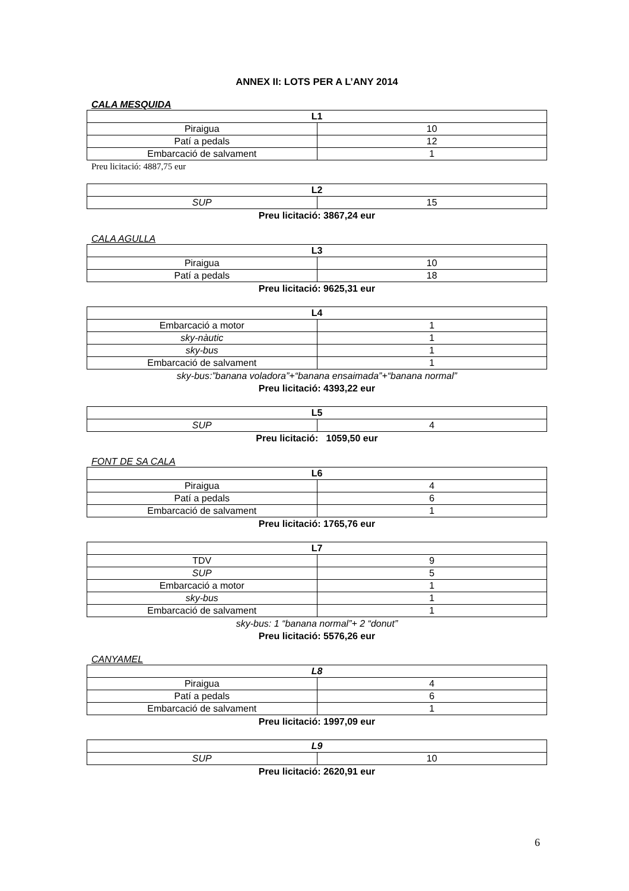ANNEX II: LOTS PER A L’ANY 2014
CALA MESQUIDA
| L1 | |
| --- | --- |
| Piraigua | 10 |
| Patí a pedals | 12 |
| Embarcació de salvament | 1 |
Preu licitació: 4887,75 eur
| L2 | |
| --- | --- |
| SUP | 15 |
Preu licitació: 3867,24 eur
CALA AGULLA
| L3 | |
| --- | --- |
| Piraigua | 10 |
| Patí a pedals | 18 |
Preu licitació: 9625,31 eur
| L4 | |
| --- | --- |
| Embarcació a motor | 1 |
| sky-nàutic | 1 |
| sky-bus | 1 |
| Embarcació de salvament | 1 |
sky-bus:”banana voladora”+“banana ensaimada”+“banana normal”
Preu licitació: 4393,22 eur
| L5 | |
| --- | --- |
| SUP | 4 |
Preu licitació: 1059,50 eur
FONT DE SA CALA
| L6 | |
| --- | --- |
| Piraigua | 4 |
| Patí a pedals | 6 |
| Embarcació de salvament | 1 |
Preu licitació: 1765,76 eur
| L7 | |
| --- | --- |
| TDV | 9 |
| SUP | 5 |
| Embarcació a motor | 1 |
| sky-bus | 1 |
| Embarcació de salvament | 1 |
sky-bus: 1 “banana normal”+ 2 “donut”
Preu licitació: 5576,26 eur
CANYAMEL
| L8 | |
| --- | --- |
| Piraigua | 4 |
| Patí a pedals | 6 |
| Embarcació de salvament | 1 |
Preu licitació: 1997,09 eur
| L9 | |
| --- | --- |
| SUP | 10 |
Preu licitació: 2620,91 eur
6